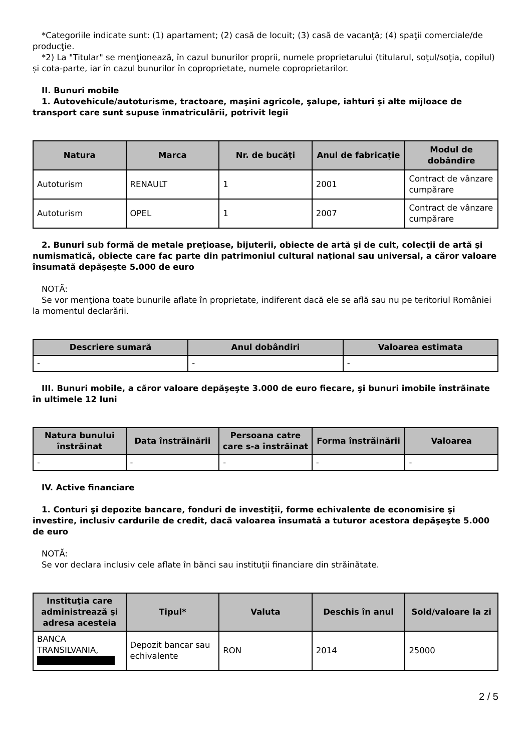*Categoriile indicate sunt: (1) apartament; (2) casă de locuit; (3) casă de vacanţă; (4) spaţii comerciale/de producţie.
*2) La "Titular" se menţionează, în cazul bunurilor proprii, numele proprietarului (titularul, soţul/soţia, copilul) și cota-parte, iar în cazul bunurilor în coproprietate, numele coproprietarilor.
II. Bunuri mobile
1. Autovehicule/autoturisme, tractoare, maşini agricole, şalupe, iahturi şi alte mijloace de transport care sunt supuse înmatriculării, potrivit legii
| Natura | Marca | Nr. de bucăţi | Anul de fabricaţie | Modul de dobândire |
| --- | --- | --- | --- | --- |
| Autoturism | RENAULT | 1 | 2001 | Contract de vânzare cumpărare |
| Autoturism | OPEL | 1 | 2007 | Contract de vânzare cumpărare |
2. Bunuri sub formă de metale preţioase, bijuterii, obiecte de artă şi de cult, colecţii de artă şi numismatică, obiecte care fac parte din patrimoniul cultural naţional sau universal, a căror valoare însumată depăşeşte 5.000 de euro
NOTĂ:
Se vor menţiona toate bunurile aflate în proprietate, indiferent dacă ele se află sau nu pe teritoriul României la momentul declarării.
| Descriere sumară | Anul dobândiri | Valoarea estimata |
| --- | --- | --- |
| - | - | - |
III. Bunuri mobile, a căror valoare depăşeşte 3.000 de euro fiecare, şi bunuri imobile înstrăinate în ultimele 12 luni
| Natura bunului înstrăinat | Data înstrăinării | Persoana catre care s-a înstrăinat | Forma înstrăinării | Valoarea |
| --- | --- | --- | --- | --- |
| - | - | - | - | - |
IV. Active financiare
1. Conturi şi depozite bancare, fonduri de investiţii, forme echivalente de economisire şi investire, inclusiv cardurile de credit, dacă valoarea însumată a tuturor acestora depăşeşte 5.000 de euro
NOTĂ:
Se vor declara inclusiv cele aflate în bănci sau instituţii financiare din străinătate.
| Instituţia care administrează şi adresa acesteia | Tipul* | Valuta | Deschis în anul | Sold/valoare la zi |
| --- | --- | --- | --- | --- |
| BANCA TRANSILVANIA, | Depozit bancar sau echivalente | RON | 2014 | 25000 |
2 / 5